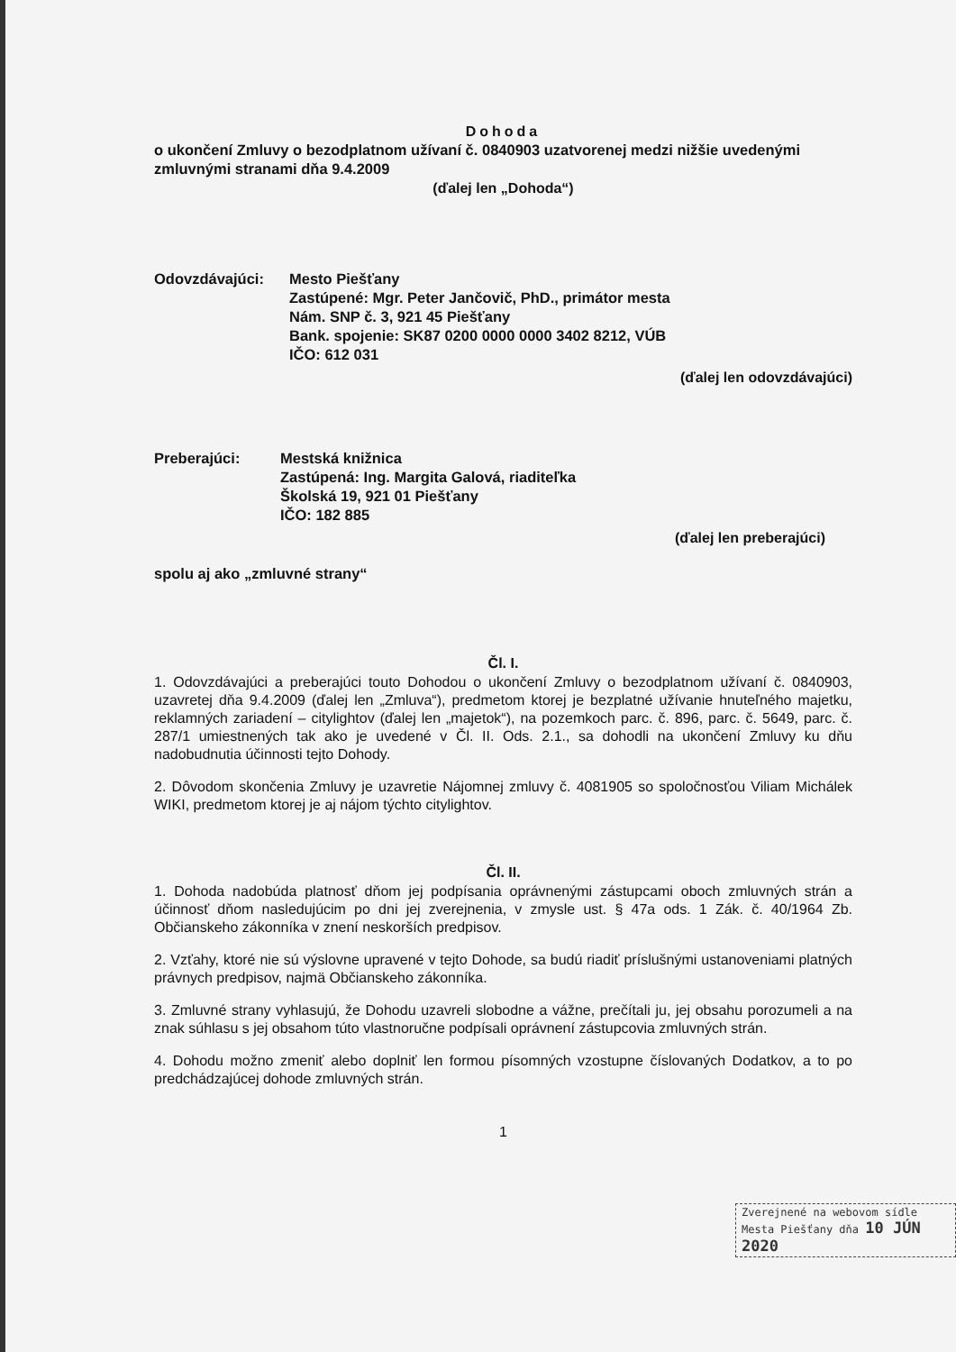Dohoda
o ukončení Zmluvy o bezodplatnom užívaní č. 0840903 uzatvorenej medzi nižšie uvedenými zmluvnými stranami dňa 9.4.2009
(ďalej len „Dohoda“)
Odovzdávajúci: Mesto Piešťany
Zastúpené: Mgr. Peter Jančovič, PhD., primátor mesta
Nám. SNP č. 3, 921 45 Piešťany
Bank. spojenie: SK87 0200 0000 0000 3402 8212, VÚB
IČO: 612 031
(ďalej len odovzdávajúci)
Preberajúci: Mestská knižnica
Zastúpená: Ing. Margita Galová, riaditeľka
Školská 19, 921 01 Piešťany
IČO: 182 885
(ďalej len preberajúci)
spolu aj ako „zmluvné strany“
Čl. I.
1. Odovzdávajúci a preberajúci touto Dohodou o ukončení Zmluvy o bezodplatnom užívaní č. 0840903, uzavretej dňa 9.4.2009 (ďalej len „Zmluva“), predmetom ktorej je bezplatné užívanie hnuteľného majetku, reklamných zariadení – citylightov (ďalej len „majetok“), na pozemkoch parc. č. 896, parc. č. 5649, parc. č. 287/1 umiestnených tak ako je uvedené v Čl. II. Ods. 2.1., sa dohodli na ukončení Zmluvy ku dňu nadobudnutia účinnosti tejto Dohody.
2. Dôvodom skončenia Zmluvy je uzavretie Nájomnej zmluvy č. 4081905 so spoločnosťou Viliam Michálek WIKI, predmetom ktorej je aj nájom týchto citylightov.
Čl. II.
1. Dohoda nadobúda platnosť dňom jej podpísania oprávnenými zástupcami oboch zmluvných strán a účinnosť dňom nasledujúcim po dni jej zverejnenia, v zmysle ust. § 47a ods. 1 Zák. č. 40/1964 Zb. Občianskeho zákonníka v znení neskorších predpisov.
2. Vzťahy, ktoré nie sú výslovne upravené v tejto Dohode, sa budú riadiť príslušnými ustanoveniami platných právnych predpisov, najmä Občianskeho zákonníka.
3. Zmluvné strany vyhlasujú, že Dohodu uzavreli slobodne a vážne, prečítali ju, jej obsahu porozumeli a na znak súhlasu s jej obsahom túto vlastnoručne podpísali oprávnení zástupcovia zmluvných strán.
4. Dohodu možno zmeniť alebo doplniť len formou písomných vzostupne číslovaných Dodatkov, a to po predchádzajúcej dohode zmluvných strán.
1
Zverejnené na webovom sídle
Mesta Piešťany dňa 10 JÚN 2020